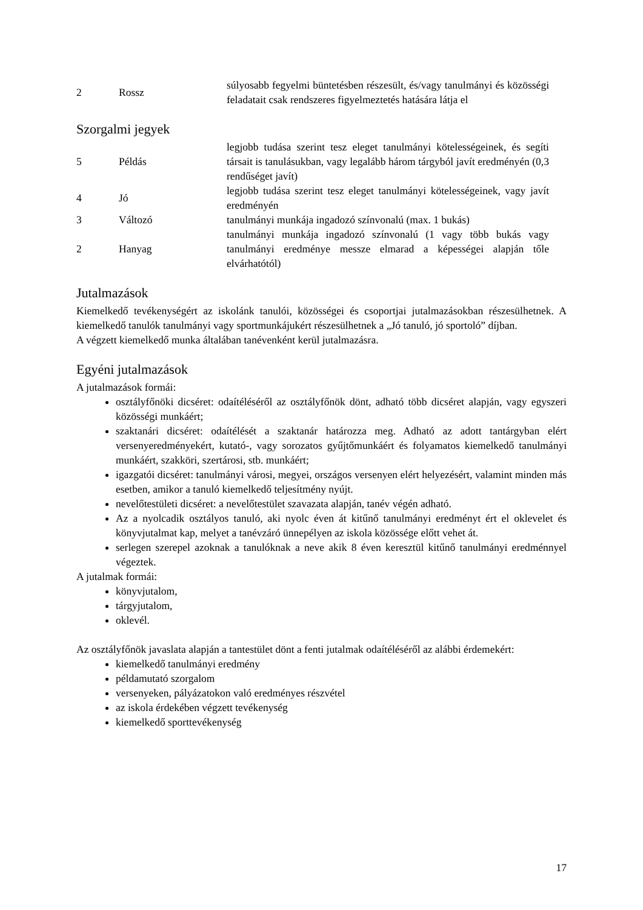| 2 | Rossz | súlyosabb fegyelmi büntetésben részesült, és/vagy tanulmányi és közösségi feladatait csak rendszeres figyelmeztetés hatására látja el |
Szorgalmi jegyek
| 5 | Példás | legjobb tudása szerint tesz eleget tanulmányi kötelességeinek, és segíti társait is tanulásukban, vagy legalább három tárgyból javít eredményén (0,3 rendűséget javít) |
| 4 | Jó | legjobb tudása szerint tesz eleget tanulmányi kötelességeinek, vagy javít eredményén |
| 3 | Változó | tanulmányi munkája ingadozó színvonalú (max. 1 bukás) |
| 2 | Hanyag | tanulmányi munkája ingadozó színvonalú (1 vagy több bukás vagy tanulmányi eredménye messze elmarad a képességei alapján tőle elvárhatótól) |
Jutalmazások
Kiemelkedő tevékenységért az iskolánk tanulói, közösségei és csoportjai jutalmazásokban részesülhetnek. A kiemelkedő tanulók tanulmányi vagy sportmunkájukért részesülhetnek a „Jó tanuló, jó sportoló” díjban.
A végzett kiemelkedő munka általában tanévenként kerül jutalmazásra.
Egyéni jutalmazások
A jutalmazások formái:
osztályfőnöki dicséret: odaítéléséről az osztályfőnök dönt, adható több dicséret alapján, vagy egyszeri közösségi munkáért;
szaktanári dicséret: odaítélését a szaktanár határozza meg. Adható az adott tantárgyban elért versenyeredményekért, kutató-, vagy sorozatos gyűjtőmunkáért és folyamatos kiemelkedő tanulmányi munkáért, szakköri, szertárosi, stb. munkáért;
igazgatói dicséret: tanulmányi városi, megyei, országos versenyen elért helyezésért, valamint minden más esetben, amikor a tanuló kiemelkedő teljesítmény nyújt.
nevelőtestületi dicséret: a nevelőtestület szavazata alapján, tanév végén adható.
Az a nyolcadik osztályos tanuló, aki nyolc éven át kitűnő tanulmányi eredményt ért el oklevelet és könyvjutalmat kap, melyet a tanévzáró ünnepélyen az iskola közössége előtt vehet át.
serlegen szerepel azoknak a tanulóknak a neve akik 8 éven keresztül kitűnő tanulmányi eredménnyel végeztek.
A jutalmak formái:
könyvjutalom,
tárgyjutalom,
oklevél.
Az osztályfőnök javaslata alapján a tantestület dönt a fenti jutalmak odaítéléséről az alábbi érdemekért:
kiemelkedő tanulmányi eredmény
példamutató szorgalom
versenyeken, pályázatokon való eredményes részvétel
az iskola érdekében végzett tevékenység
kiemelkedő sporttevékenység
17